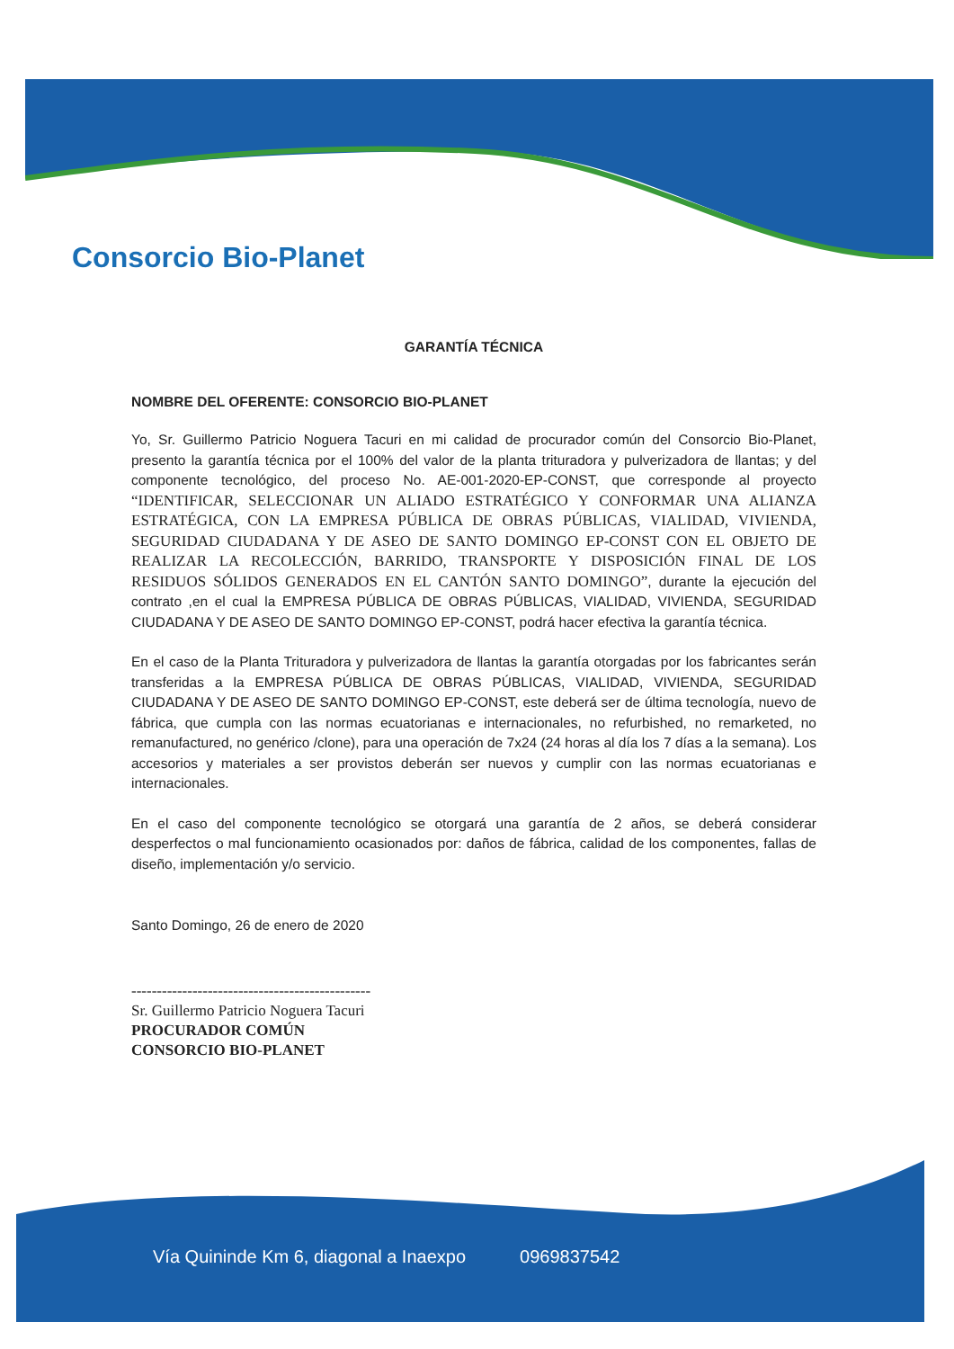Consorcio Bio-Planet
GARANTÍA TÉCNICA
NOMBRE DEL OFERENTE: CONSORCIO BIO-PLANET
Yo, Sr. Guillermo Patricio Noguera Tacuri en mi calidad de procurador común del Consorcio Bio-Planet, presento la garantía técnica por el 100% del valor de la planta trituradora y pulverizadora de llantas; y del componente tecnológico, del proceso No. AE-001-2020-EP-CONST, que corresponde al proyecto “IDENTIFICAR, SELECCIONAR UN ALIADO ESTRATÉGICO Y CONFORMAR UNA ALIANZA ESTRATÉGICA, CON LA EMPRESA PÚBLICA DE OBRAS PÚBLICAS, VIALIDAD, VIVIENDA, SEGURIDAD CIUDADANA Y DE ASEO DE SANTO DOMINGO EP-CONST CON EL OBJETO DE REALIZAR LA RECOLECCIÓN, BARRIDO, TRANSPORTE Y DISPOSICIÓN FINAL DE LOS RESIDUOS SÓLIDOS GENERADOS EN EL CANTÓN SANTO DOMINGO”, durante la ejecución del contrato ,en el cual la EMPRESA PÚBLICA DE OBRAS PÚBLICAS, VIALIDAD, VIVIENDA, SEGURIDAD CIUDADANA Y DE ASEO DE SANTO DOMINGO EP-CONST, podrá hacer efectiva la garantía técnica.
En el caso de la Planta Trituradora y pulverizadora de llantas la garantía otorgadas por los fabricantes serán transferidas a la EMPRESA PÚBLICA DE OBRAS PÚBLICAS, VIALIDAD, VIVIENDA, SEGURIDAD CIUDADANA Y DE ASEO DE SANTO DOMINGO EP-CONST, este deberá ser de última tecnología, nuevo de fábrica, que cumpla con las normas ecuatorianas e internacionales, no refurbished, no remarketed, no remanufactured, no genérico /clone), para una operación de 7x24 (24 horas al día los 7 días a la semana). Los accesorios y materiales a ser provistos deberán ser nuevos y cumplir con las normas ecuatorianas e internacionales.
En el caso del componente tecnológico se otorgará una garantía de 2 años, se deberá considerar desperfectos o mal funcionamiento ocasionados por: daños de fábrica, calidad de los componentes, fallas de diseño, implementación y/o servicio.
Santo Domingo, 26 de enero de 2020
-----------------------------------------------
Sr. Guillermo Patricio Noguera Tacuri
PROCURADOR COMÚN
CONSORCIO BIO-PLANET
Vía Quininde Km 6, diagonal a Inaexpo 0969837542